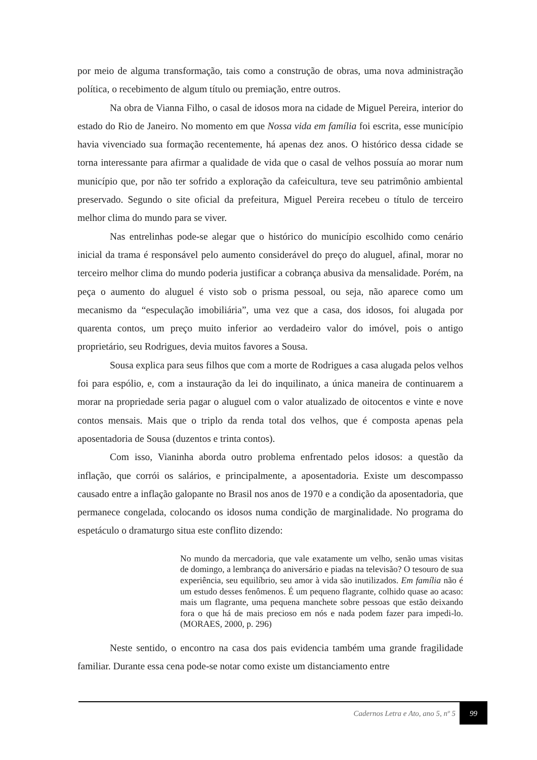por meio de alguma transformação, tais como a construção de obras, uma nova administração política, o recebimento de algum título ou premiação, entre outros.
Na obra de Vianna Filho, o casal de idosos mora na cidade de Miguel Pereira, interior do estado do Rio de Janeiro. No momento em que Nossa vida em família foi escrita, esse município havia vivenciado sua formação recentemente, há apenas dez anos. O histórico dessa cidade se torna interessante para afirmar a qualidade de vida que o casal de velhos possuía ao morar num município que, por não ter sofrido a exploração da cafeicultura, teve seu patrimônio ambiental preservado. Segundo o site oficial da prefeitura, Miguel Pereira recebeu o título de terceiro melhor clima do mundo para se viver.
Nas entrelinhas pode-se alegar que o histórico do município escolhido como cenário inicial da trama é responsável pelo aumento considerável do preço do aluguel, afinal, morar no terceiro melhor clima do mundo poderia justificar a cobrança abusiva da mensalidade. Porém, na peça o aumento do aluguel é visto sob o prisma pessoal, ou seja, não aparece como um mecanismo da “especulação imobiliária”, uma vez que a casa, dos idosos, foi alugada por quarenta contos, um preço muito inferior ao verdadeiro valor do imóvel, pois o antigo proprietário, seu Rodrigues, devia muitos favores a Sousa.
Sousa explica para seus filhos que com a morte de Rodrigues a casa alugada pelos velhos foi para espólio, e, com a instauração da lei do inquilinato, a única maneira de continuarem a morar na propriedade seria pagar o aluguel com o valor atualizado de oitocentos e vinte e nove contos mensais. Mais que o triplo da renda total dos velhos, que é composta apenas pela aposentadoria de Sousa (duzentos e trinta contos).
Com isso, Vianinha aborda outro problema enfrentado pelos idosos: a questão da inflação, que corrói os salários, e principalmente, a aposentadoria. Existe um descompasso causado entre a inflação galopante no Brasil nos anos de 1970 e a condição da aposentadoria, que permanece congelada, colocando os idosos numa condição de marginalidade. No programa do espetáculo o dramaturgo situa este conflito dizendo:
No mundo da mercadoria, que vale exatamente um velho, senão umas visitas de domingo, a lembrança do aniversário e piadas na televisão? O tesouro de sua experiência, seu equilíbrio, seu amor à vida são inutilizados. Em família não é um estudo desses fenômenos. É um pequeno flagrante, colhido quase ao acaso: mais um flagrante, uma pequena manchete sobre pessoas que estão deixando fora o que há de mais precioso em nós e nada podem fazer para impedi-lo. (MORAES, 2000, p. 296)
Neste sentido, o encontro na casa dos pais evidencia também uma grande fragilidade familiar. Durante essa cena pode-se notar como existe um distanciamento entre
Cadernos Letra e Ato, ano 5, nº 5
99